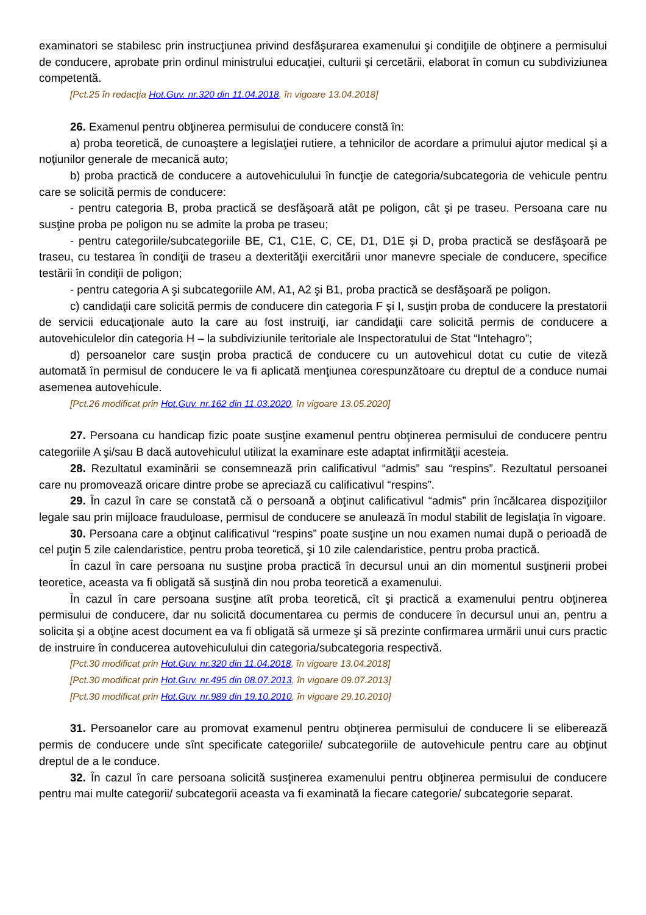examinatori se stabilesc prin instrucţiunea privind desfăşurarea examenului şi condiţiile de obţinere a permisului de conducere, aprobate prin ordinul ministrului educaţiei, culturii şi cercetării, elaborat în comun cu subdiviziunea competentă.
[Pct.25 în redacţia Hot.Guv. nr.320 din 11.04.2018, în vigoare 13.04.2018]
26. Examenul pentru obţinerea permisului de conducere constă în:
a) proba teoretică, de cunoaştere a legislaţiei rutiere, a tehnicilor de acordare a primului ajutor medical şi a noţiunilor generale de mecanică auto;
b) proba practică de conducere a autovehiculului în funcţie de categoria/subcategoria de vehicule pentru care se solicită permis de conducere:
- pentru categoria B, proba practică se desfăşoară atât pe poligon, cât şi pe traseu. Persoana care nu susţine proba pe poligon nu se admite la proba pe traseu;
- pentru categoriile/subcategoriile BE, C1, C1E, C, CE, D1, D1E şi D, proba practică se desfăşoară pe traseu, cu testarea în condiţii de traseu a dexterităţii exercitării unor manevre speciale de conducere, specifice testării în condiţii de poligon;
- pentru categoria A şi subcategoriile AM, A1, A2 şi B1, proba practică se desfăşoară pe poligon.
c) candidaţii care solicită permis de conducere din categoria F şi I, susţin proba de conducere la prestatorii de servicii educaţionale auto la care au fost instruiţi, iar candidaţii care solicită permis de conducere a autovehiculelor din categoria H – la subdiviziunile teritoriale ale Inspectoratului de Stat “Intehagro”;
d) persoanelor care susţin proba practică de conducere cu un autovehicul dotat cu cutie de viteză automată în permisul de conducere le va fi aplicată menţiunea corespunzătoare cu dreptul de a conduce numai asemenea autovehicule.
[Pct.26 modificat prin Hot.Guv. nr.162 din 11.03.2020, în vigoare 13.05.2020]
27. Persoana cu handicap fizic poate susţine examenul pentru obţinerea permisului de conducere pentru categoriile A şi/sau B dacă autovehiculul utilizat la examinare este adaptat infirmităţii acesteia.
28. Rezultatul examinării se consemnează prin calificativul “admis” sau “respins”. Rezultatul persoanei care nu promovează oricare dintre probe se apreciază cu calificativul “respins”.
29. În cazul în care se constată că o persoană a obţinut calificativul “admis” prin încălcarea dispoziţiilor legale sau prin mijloace frauduloase, permisul de conducere se anulează în modul stabilit de legislaţia în vigoare.
30. Persoana care a obţinut calificativul “respins” poate susţine un nou examen numai după o perioadă de cel puţin 5 zile calendaristice, pentru proba teoretică, şi 10 zile calendaristice, pentru proba practică.
În cazul în care persoana nu susţine proba practică în decursul unui an din momentul susţinerii probei teoretice, aceasta va fi obligată să susţină din nou proba teoretică a examenului.
În cazul în care persoana susţine atît proba teoretică, cît şi practică a examenului pentru obţinerea permisului de conducere, dar nu solicită documentarea cu permis de conducere în decursul unui an, pentru a solicita şi a obţine acest document ea va fi obligată să urmeze şi să prezinte confirmarea urmării unui curs practic de instruire în conducerea autovehiculului din categoria/subcategoria respectivă.
[Pct.30 modificat prin Hot.Guv. nr.320 din 11.04.2018, în vigoare 13.04.2018]
[Pct.30 modificat prin Hot.Guv. nr.495 din 08.07.2013, în vigoare 09.07.2013]
[Pct.30 modificat prin Hot.Guv. nr.989 din 19.10.2010, în vigoare 29.10.2010]
31. Persoanelor care au promovat examenul pentru obţinerea permisului de conducere li se eliberează permis de conducere unde sînt specificate categoriile/ subcategoriile de autovehicule pentru care au obţinut dreptul de a le conduce.
32. În cazul în care persoana solicită susţinerea examenului pentru obţinerea permisului de conducere pentru mai multe categorii/ subcategorii aceasta va fi examinată la fiecare categorie/ subcategorie separat.